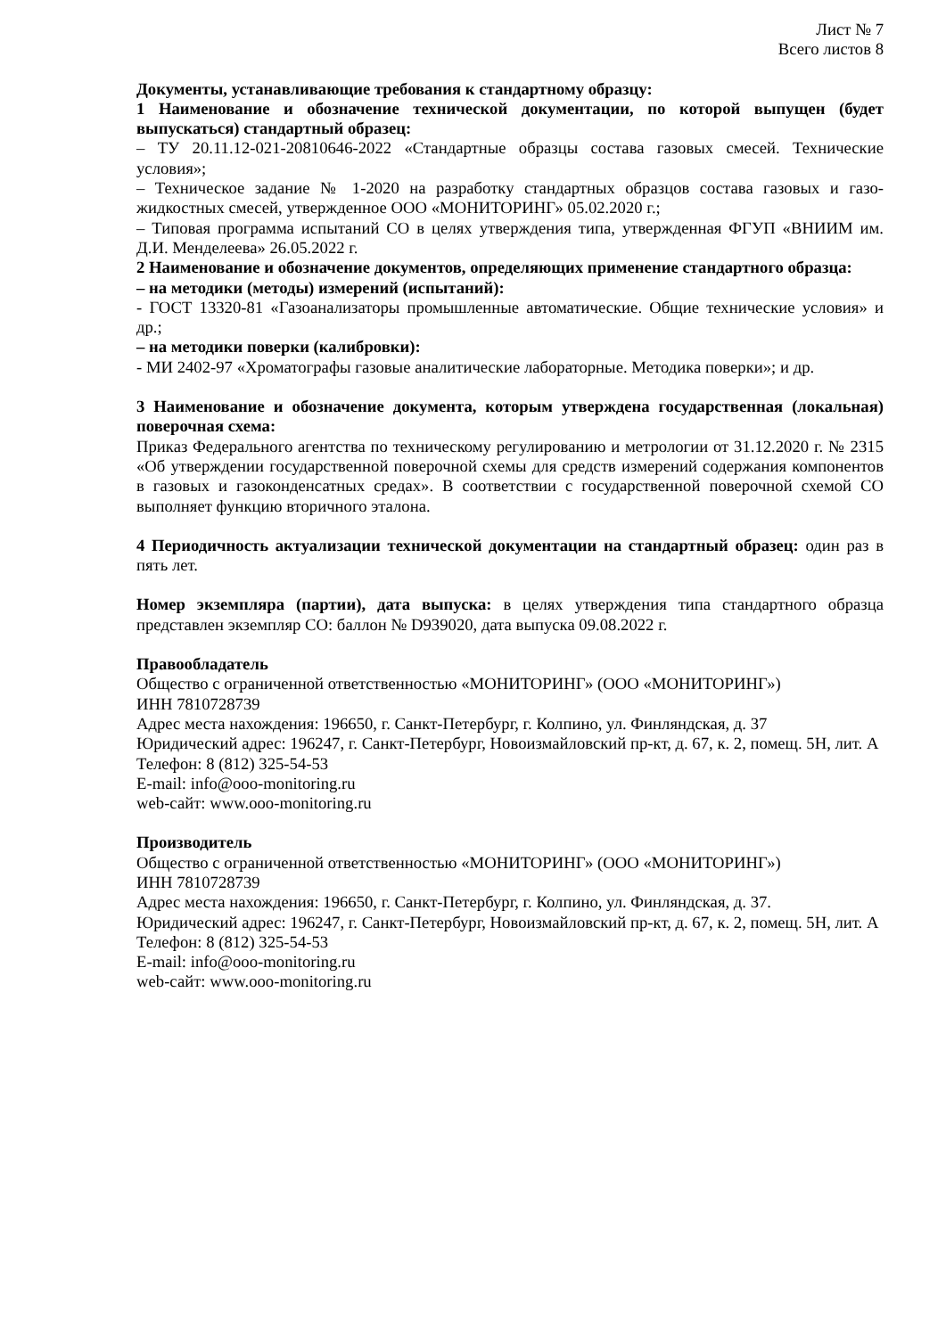Лист № 7
Всего листов 8
Документы, устанавливающие требования к стандартному образцу:
1 Наименование и обозначение технической документации, по которой выпущен (будет выпускаться) стандартный образец:
– ТУ 20.11.12-021-20810646-2022 «Стандартные образцы состава газовых смесей. Технические условия»;
– Техническое задание № 1-2020 на разработку стандартных образцов состава газовых и газо-жидкостных смесей, утвержденное ООО «МОНИТОРИНГ» 05.02.2020 г.;
– Типовая программа испытаний СО в целях утверждения типа, утвержденная ФГУП «ВНИИМ им. Д.И. Менделеева» 26.05.2022 г.
2 Наименование и обозначение документов, определяющих применение стандартного образца:
– на методики (методы) измерений (испытаний):
- ГОСТ 13320-81 «Газоанализаторы промышленные автоматические. Общие технические условия» и др.;
– на методики поверки (калибровки):
- МИ 2402-97 «Хроматографы газовые аналитические лабораторные. Методика поверки»; и др.
3 Наименование и обозначение документа, которым утверждена государственная (локальная) поверочная схема:
Приказ Федерального агентства по техническому регулированию и метрологии от 31.12.2020 г. № 2315 «Об утверждении государственной поверочной схемы для средств измерений содержания компонентов в газовых и газоконденсатных средах». В соответствии с государственной поверочной схемой СО выполняет функцию вторичного эталона.
4 Периодичность актуализации технической документации на стандартный образец: один раз в пять лет.
Номер экземпляра (партии), дата выпуска: в целях утверждения типа стандартного образца представлен экземпляр СО: баллон № D939020, дата выпуска 09.08.2022 г.
Правообладатель
Общество с ограниченной ответственностью «МОНИТОРИНГ» (ООО «МОНИТОРИНГ»)
ИНН 7810728739
Адрес места нахождения: 196650, г. Санкт-Петербург, г. Колпино, ул. Финляндская, д. 37
Юридический адрес: 196247, г. Санкт-Петербург, Новоизмайловский пр-кт, д. 67, к. 2, помещ. 5Н, лит. А
Телефон: 8 (812) 325-54-53
E-mail: info@ooo-monitoring.ru
web-сайт: www.ooo-monitoring.ru
Производитель
Общество с ограниченной ответственностью «МОНИТОРИНГ» (ООО «МОНИТОРИНГ»)
ИНН 7810728739
Адрес места нахождения: 196650, г. Санкт-Петербург, г. Колпино, ул. Финляндская, д. 37.
Юридический адрес: 196247, г. Санкт-Петербург, Новоизмайловский пр-кт, д. 67, к. 2, помещ. 5Н, лит. А
Телефон: 8 (812) 325-54-53
E-mail: info@ooo-monitoring.ru
web-сайт: www.ooo-monitoring.ru